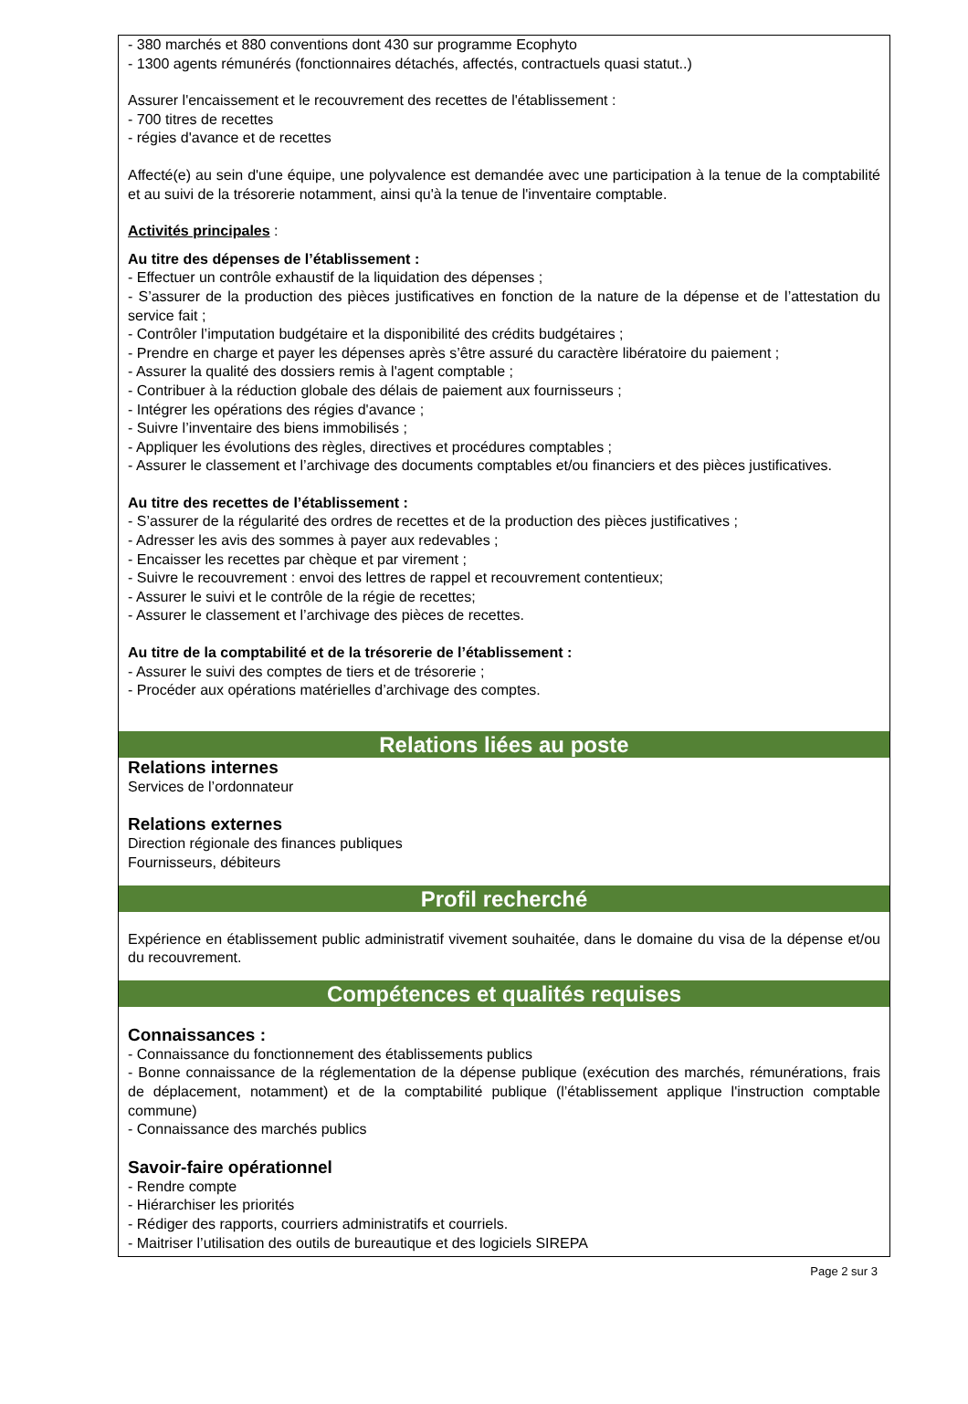- 380 marchés et 880 conventions dont 430 sur programme Ecophyto
- 1300 agents rémunérés (fonctionnaires détachés, affectés, contractuels quasi statut..)
Assurer l'encaissement et le recouvrement des recettes de l'établissement :
- 700 titres de recettes
- régies d'avance et de recettes
Affecté(e) au sein d'une équipe, une polyvalence est demandée avec une participation à la tenue de la comptabilité et au suivi de la trésorerie notamment, ainsi qu'à la tenue de l'inventaire comptable.
Activités principales :
Au titre des dépenses de l’établissement :
- Effectuer un contrôle exhaustif de la liquidation des dépenses ;
- S’assurer de la production des pièces justificatives en fonction de la nature de la dépense et de l’attestation du service fait ;
- Contrôler l’imputation budgétaire et la disponibilité des crédits budgétaires ;
- Prendre en charge et payer les dépenses après s’être assuré du caractère libératoire du paiement ;
- Assurer la qualité des dossiers remis à l'agent comptable ;
- Contribuer à la réduction globale des délais de paiement aux fournisseurs ;
- Intégrer les opérations des régies d'avance ;
- Suivre l’inventaire des biens immobilisés ;
- Appliquer les évolutions des règles, directives et procédures comptables ;
- Assurer le classement et l’archivage des documents comptables et/ou financiers et des pièces justificatives.
Au titre des recettes de l’établissement :
- S’assurer de la régularité des ordres de recettes et de la production des pièces justificatives ;
- Adresser les avis des sommes à payer aux redevables ;
- Encaisser les recettes par chèque et par virement ;
- Suivre le recouvrement : envoi des lettres de rappel et recouvrement contentieux;
- Assurer le suivi et le contrôle de la régie de recettes;
- Assurer le classement et l’archivage des pièces de recettes.
Au titre de la comptabilité et de la trésorerie de l’établissement :
- Assurer le suivi des comptes de tiers et de trésorerie ;
- Procéder aux opérations matérielles d’archivage des comptes.
Relations liées au poste
Relations internes
Services de l’ordonnateur
Relations externes
Direction régionale des finances publiques
Fournisseurs, débiteurs
Profil recherché
Expérience en établissement public administratif vivement souhaitée, dans le domaine du visa de la dépense et/ou du recouvrement.
Compétences et qualités requises
Connaissances :
- Connaissance du fonctionnement des établissements publics
- Bonne connaissance de la réglementation de la dépense publique (exécution des marchés, rémunérations, frais de déplacement, notamment) et de la comptabilité publique (l’établissement applique l'instruction comptable commune)
- Connaissance des marchés publics
Savoir-faire opérationnel
- Rendre compte
- Hiérarchiser les priorités
- Rédiger des rapports, courriers administratifs et courriels.
- Maitriser l’utilisation des outils de bureautique et des logiciels SIREPA
Page 2 sur 3